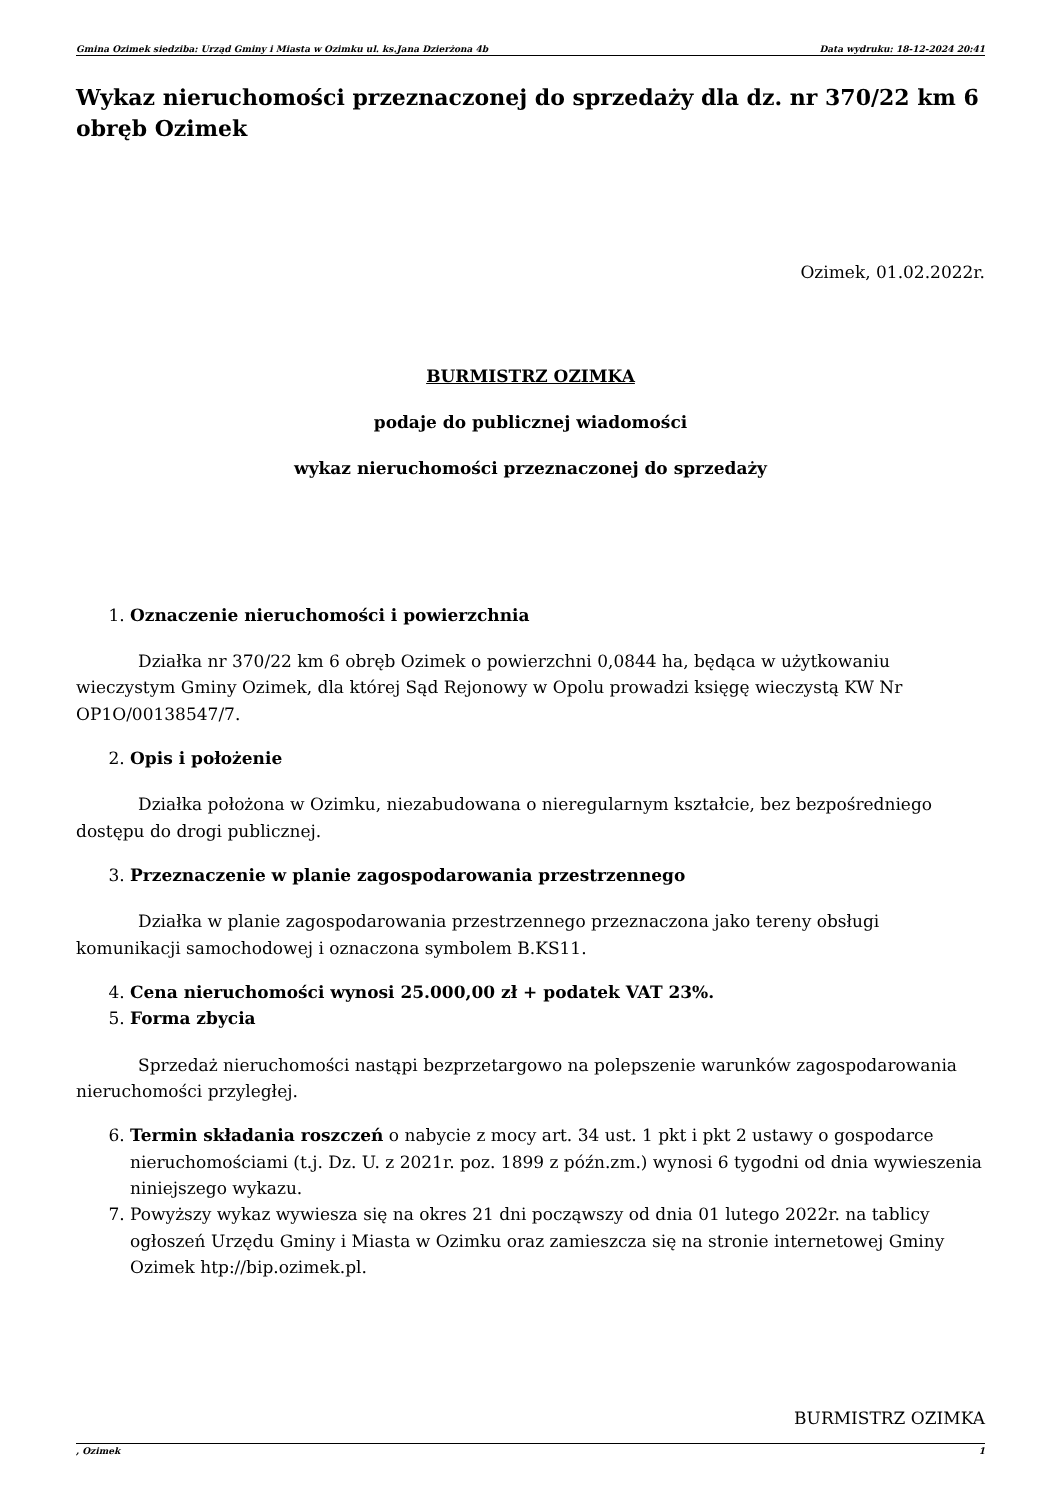Gmina Ozimek siedziba: Urząd Gminy i Miasta w Ozimku ul. ks.Jana Dzierżona 4b Data wydruku: 18-12-2024 20:41
Wykaz nieruchomości przeznaczonej do sprzedaży dla dz. nr 370/22 km 6 obręb Ozimek
Ozimek, 01.02.2022r.
BURMISTRZ OZIMKA
podaje do publicznej wiadomości
wykaz nieruchomości przeznaczonej do sprzedaży
1. Oznaczenie nieruchomości i powierzchnia
Działka nr 370/22 km 6 obręb Ozimek o powierzchni 0,0844 ha, będąca w użytkowaniu wieczystym Gminy Ozimek, dla której Sąd Rejonowy w Opolu prowadzi księgę wieczystą KW Nr OP1O/00138547/7.
2. Opis i położenie
Działka położona w Ozimku, niezabudowana o nieregularnym kształcie, bez bezpośredniego dostępu do drogi publicznej.
3. Przeznaczenie w planie zagospodarowania przestrzennego
Działka w planie zagospodarowania przestrzennego przeznaczona jako tereny obsługi komunikacji samochodowej i oznaczona symbolem B.KS11.
4. Cena nieruchomości wynosi 25.000,00 zł + podatek VAT 23%.
5. Forma zbycia
Sprzedaż nieruchomości nastąpi bezprzetargowo na polepszenie warunków zagospodarowania nieruchomości przyległej.
6. Termin składania roszczeń o nabycie z mocy art. 34 ust. 1 pkt i pkt 2 ustawy o gospodarce nieruchomościami (t.j. Dz. U. z 2021r. poz. 1899 z późn.zm.) wynosi 6 tygodni od dnia wywieszenia niniejszego wykazu.
7. Powyższy wykaz wywiesza się na okres 21 dni począwszy od dnia 01 lutego 2022r. na tablicy ogłoszeń Urzędu Gminy i Miasta w Ozimku oraz zamieszcza się na stronie internetowej Gminy Ozimek htp://bip.ozimek.pl.
BURMISTRZ OZIMKA
, Ozimek 1